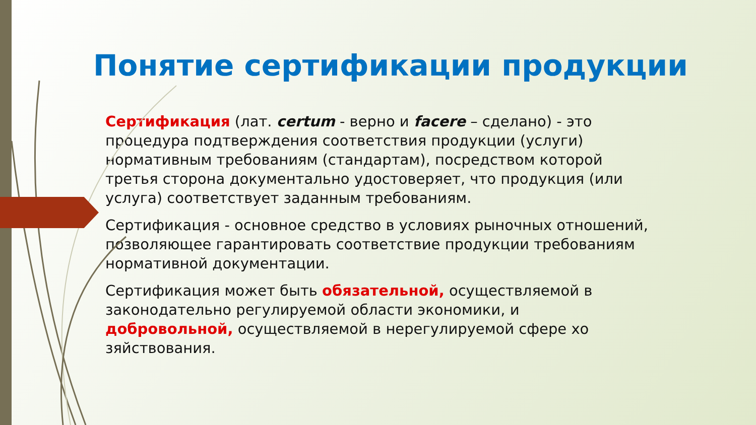Понятие сертификации продукции
Сертификация (лат. certum - верно и facere – сделано) - это процедура подтверждения соответствия продукции (услуги) нормативным требованиям (стандартам), посредством которой третья сторона документально удостоверяет, что продукция (или услуга) соответствует заданным требованиям.
Сертификация - основное средство в условиях рыночных отношений, позволяющее гарантировать соответствие продукции требованиям нормативной документации.
Сертификация может быть обязательной, осуществляемой в законодательно регулируемой области экономики, и добровольной, осуществляемой в нерегулируемой сфере хо зяйствования.